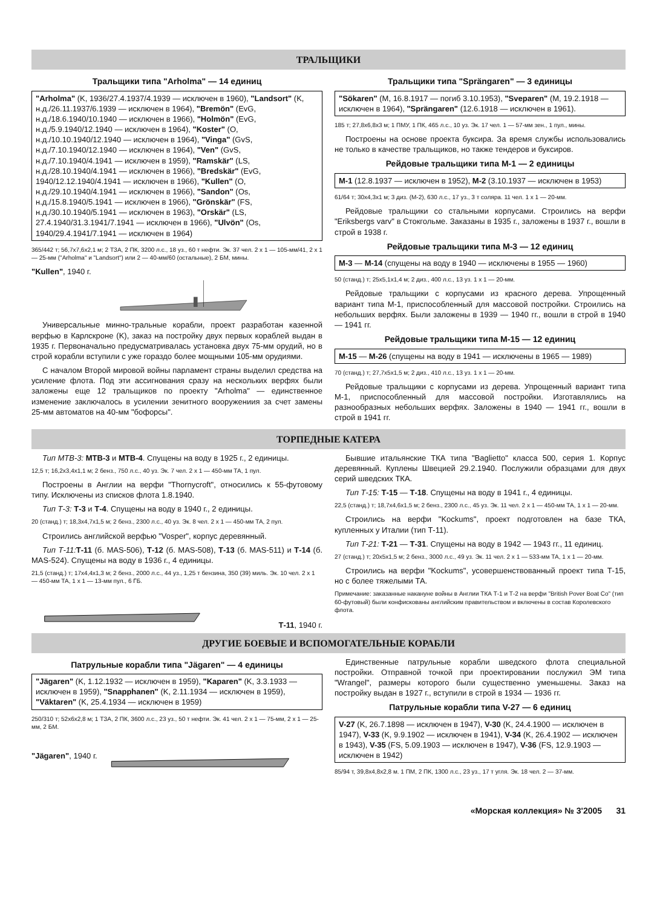ТРАЛЬЩИКИ
Тральщики типа "Arholma" — 14 единиц
"Arholma" (K, 1936/27.4.1937/4.1939 — исключен в 1960), "Landsort" (K, н.д./26.11.1937/6.1939 — исключен в 1964), "Bremön" (EvG, н.д./18.6.1940/10.1940 — исключен в 1966), "Holmön" (EvG, н.д./5.9.1940/12.1940 — исключен в 1964), "Koster" (O, н.д./10.10.1940/12.1940 — исключен в 1964), "Vinga" (GvS, н.д./7.10.1940/12.1940 — исключен в 1964), "Ven" (GvS, н.д./7.10.1940/4.1941 — исключен в 1959), "Ramskär" (LS, н.д./28.10.1940/4.1941 — исключен в 1966), "Bredskär" (EvG, 1940/12.12.1940/4.1941 — исключен в 1966), "Kullen" (O, н.д./29.10.1940/4.1941 — исключен в 1966), "Sandon" (Os, н.д./15.8.1940/5.1941 — исключен в 1966), "Grönskär" (FS, н.д./30.10.1940/5.1941 — исключен в 1963), "Orskär" (LS, 27.4.1940/31.3.1941/7.1941 — исключен в 1966), "Ulvön" (Os, 1940/29.4.1941/7.1941 — исключен в 1964)
365/442 т; 56,7x7,6x2,1 м; 2 ТЗА, 2 ПК, 3200 л.с., 18 уз., 60 т нефти. Эк. 37 чел. 2 x 1 — 105-мм/41, 2 x 1 — 25-мм ("Arholma" и "Landsort") или 2 — 40-мм/60 (остальные), 2 БМ, мины.
"Kullen", 1940 г.
Универсальные минно-тральные корабли, проект разработан казенной верфью в Карлскроне (K), заказ на постройку двух первых кораблей выдан в 1935 г. Первоначально предусматривалась установка двух 75-мм орудий, но в строй корабли вступили с уже гораздо более мощными 105-мм орудиями.
С началом Второй мировой войны парламент страны выделил средства на усиление флота. Под эти ассигнования сразу на нескольких верфях были заложены еще 12 тральщиков по проекту "Arholma" — единственное изменение заключалось в усилении зенитного вооружениия за счет замены 25-мм автоматов на 40-мм "бофорсы".
Тральщики типа "Sprängaren" — 3 единицы
"Sökaren" (M, 16.8.1917 — погиб 3.10.1953), "Sveparen" (M, 19.2.1918 — исключен в 1964), "Sprängaren" (12.6.1918 — исключен в 1961).
185 т; 27,8x6,8x3 м; 1 ПМУ, 1 ПК, 465 л.с., 10 уз. Эк. 17 чел. 1 — 57-мм зен., 1 пул., мины.
Построены на основе проекта буксира. За время службы использовались не только в качестве тральщиков, но также тендеров и буксиров.
Рейдовые тральщики типа М-1 — 2 единицы
M-1 (12.8.1937 — исключен в 1952), M-2 (3.10.1937 — исключен в 1953)
61/64 т; 30x4,3x1 м; 3 диз. (М-2), 630 л.с., 17 уз., 3 т соляра. 11 чел. 1 x 1 — 20-мм.
Рейдовые тральщики со стальными корпусами. Строились на верфи "Eriksbergs varv" в Стокгольме. Заказаны в 1935 г., заложены в 1937 г., вошли в строй в 1938 г.
Рейдовые тральщики типа М-3 — 12 единиц
M-3 — M-14 (спущены на воду в 1940 — исключены в 1955 — 1960)
50 (станд.) т; 25x5,1x1,4 м; 2 диз., 400 л.с., 13 уз. 1 x 1 — 20-мм.
Рейдовые тральщики с корпусами из красного дерева. Упрощенный вариант типа М-1, приспособленный для массовой постройки. Строились на небольших верфях. Были заложены в 1939 — 1940 гг., вошли в строй в 1940 — 1941 гг.
Рейдовые тральщики типа М-15 — 12 единиц
M-15 — M-26 (спущены на воду в 1941 — исключены в 1965 — 1989)
70 (станд.) т; 27,7x5x1,5 м; 2 диз., 410 л.с., 13 уз. 1 x 1 — 20-мм.
Рейдовые тральщики с корпусами из дерева. Упрощенный вариант типа М-1, приспособленный для массовой постройки. Изготавлялись на разнообразных небольших верфях. Заложены в 1940 — 1941 гг., вошли в строй в 1941 гг.
ТОРПЕДНЫЕ КАТЕРА
Тип MTB-3: MTB-3 и MTB-4. Спущены на воду в 1925 г., 2 единицы.
12,5 т; 16,2x3,4x1,1 м; 2 бенз., 750 л.с., 40 уз. Эк. 7 чел. 2 x 1 — 450-мм ТА, 1 пул.
Построены в Англии на верфи "Thornycroft", относились к 55-футовому типу. Исключены из списков флота 1.8.1940.
Тип Т-3: Т-3 и Т-4. Спущены на воду в 1940 г., 2 единицы.
20 (станд.) т; 18,3x4,7x1,5 м; 2 бенз., 2300 л.с., 40 уз. Эк. 8 чел. 2 x 1 — 450-мм ТА, 2 пул.
Строились английской верфью "Vosper", корпус деревянный.
Тип Т-11: Т-11 (б. MAS-506), Т-12 (б. MAS-508), Т-13 (б. MAS-511) и Т-14 (б. MAS-524). Спущены на воду в 1936 г., 4 единицы.
21,5 (станд.) т; 17x4,4x1,3 м; 2 бенз., 2000 л.с., 44 уз., 1,25 т бензина, 350 (39) миль. Эк. 10 чел. 2 x 1 — 450-мм ТА, 1 x 1 — 13-мм пул., 6 ГБ.
Т-11, 1940 г.
Бывшие итальянские ТКА типа "Baglietto" класса 500, серия 1. Корпус деревянный. Куплены Швецией 29.2.1940. Послужили образцами для двух серий шведских ТКА.
Тип Т-15: Т-15 — Т-18. Спущены на воду в 1941 г., 4 единицы.
22,5 (станд.) т; 18,7x4,6x1,5 м; 2 бенз., 2300 л.с., 45 уз. Эк. 11 чел. 2 x 1 — 450-мм ТА, 1 x 1 — 20-мм.
Строились на верфи "Kockums", проект подготовлен на базе ТКА, купленных у Италии (тип Т-11).
Тип Т-21: Т-21 — Т-31. Спущены на воду в 1942 — 1943 гг., 11 единиц.
27 (станд.) т; 20x5x1,5 м; 2 бенз., 3000 л.с., 49 уз. Эк. 11 чел. 2 x 1 — 533-мм ТА, 1 x 1 — 20-мм.
Строились на верфи "Kockums", усовершенствованный проект типа Т-15, но с более тяжелыми ТА.
Примечание: заказанные накануне войны в Англии ТКА Т-1 и Т-2 на верфи "British Pover Boat Co" (тип 60-футовый) были конфискованы английским правительством и включены в состав Королевского флота.
ДРУГИЕ БОЕВЫЕ И ВСПОМОГАТЕЛЬНЫЕ КОРАБЛИ
Патрульные корабли типа "Jägaren" — 4 единицы
"Jägaren" (K, 1.12.1932 — исключен в 1959), "Kaparen" (K, 3.3.1933 — исключен в 1959), "Snapphanen" (K, 2.11.1934 — исключен в 1959), "Väktaren" (K, 25.4.1934 — исключен в 1959)
250/310 т; 52x6x2,8 м; 1 ТЗА, 2 ПК, 3600 л.с., 23 уз., 50 т нефти. Эк. 41 чел. 2 x 1 — 75-мм, 2 x 1 — 25-мм, 2 БМ.
"Jägaren", 1940 г.
Единственные патрульные корабли шведского флота специальной постройки. Отправной точкой при проектировании послужил ЭМ типа "Wrangel", размеры которого были существенно уменьшены. Заказ на постройку выдан в 1927 г., вступили в строй в 1934 — 1936 гг.
Патрульные корабли типа V-27 — 6 единиц
V-27 (K, 26.7.1898 — исключен в 1947), V-30 (K, 24.4.1900 — исключен в 1947), V-33 (K, 9.9.1902 — исключен в 1941), V-34 (K, 26.4.1902 — исключен в 1943), V-35 (FS, 5.09.1903 — исключен в 1947), V-36 (FS, 12.9.1903 — исключен в 1942)
85/94 т, 39,8x4,8x2,8 м. 1 ПМ, 2 ПК, 1300 л.с., 23 уз., 17 т угля. Эк. 18 чел. 2 — 37-мм.
«Морская коллекция» № 3'2005 31